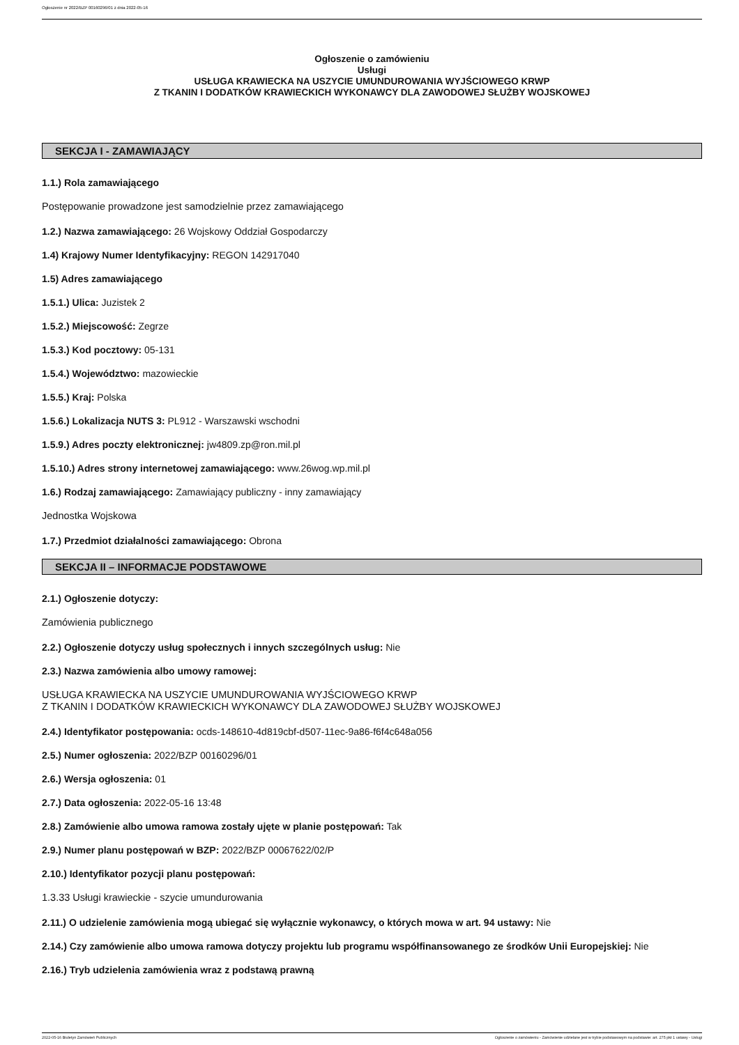Ogłoszenie nr 2022/BZP 00160296/01 z dnia 2022-05-16
Ogłoszenie o zamówieniu
Usługi
USŁUGA KRAWIECKA NA USZYCIE UMUNDUROWANIA WYJŚCIOWEGO KRWP
Z TKANIN I DODATKÓW KRAWIECKICH WYKONAWCY DLA ZAWODOWEJ SŁUŻBY WOJSKOWEJ
SEKCJA I - ZAMAWIAJĄCY
1.1.) Rola zamawiającego
Postępowanie prowadzone jest samodzielnie przez zamawiającego
1.2.) Nazwa zamawiającego: 26 Wojskowy Oddział Gospodarczy
1.4) Krajowy Numer Identyfikacyjny: REGON 142917040
1.5) Adres zamawiającego
1.5.1.) Ulica: Juzistek 2
1.5.2.) Miejscowość: Zegrze
1.5.3.) Kod pocztowy: 05-131
1.5.4.) Województwo: mazowieckie
1.5.5.) Kraj: Polska
1.5.6.) Lokalizacja NUTS 3: PL912 - Warszawski wschodni
1.5.9.) Adres poczty elektronicznej: jw4809.zp@ron.mil.pl
1.5.10.) Adres strony internetowej zamawiającego: www.26wog.wp.mil.pl
1.6.) Rodzaj zamawiającego: Zamawiający publiczny - inny zamawiający
Jednostka Wojskowa
1.7.) Przedmiot działalności zamawiającego: Obrona
SEKCJA II – INFORMACJE PODSTAWOWE
2.1.) Ogłoszenie dotyczy:
Zamówienia publicznego
2.2.) Ogłoszenie dotyczy usług społecznych i innych szczególnych usług: Nie
2.3.) Nazwa zamówienia albo umowy ramowej:
USŁUGA KRAWIECKA NA USZYCIE UMUNDUROWANIA WYJŚCIOWEGO KRWP
Z TKANIN I DODATKÓW KRAWIECKICH WYKONAWCY DLA ZAWODOWEJ SŁUŻBY WOJSKOWEJ
2.4.) Identyfikator postępowania: ocds-148610-4d819cbf-d507-11ec-9a86-f6f4c648a056
2.5.) Numer ogłoszenia: 2022/BZP 00160296/01
2.6.) Wersja ogłoszenia: 01
2.7.) Data ogłoszenia: 2022-05-16 13:48
2.8.) Zamówienie albo umowa ramowa zostały ujęte w planie postępowań: Tak
2.9.) Numer planu postępowań w BZP: 2022/BZP 00067622/02/P
2.10.) Identyfikator pozycji planu postępowań:
1.3.33 Usługi krawieckie - szycie umundurowania
2.11.) O udzielenie zamówienia mogą ubiegać się wyłącznie wykonawcy, o których mowa w art. 94 ustawy: Nie
2.14.) Czy zamówienie albo umowa ramowa dotyczy projektu lub programu współfinansowanego ze środków Unii Europejskiej: Nie
2.16.) Tryb udzielenia zamówienia wraz z podstawą prawną
2022-05-16 Biuletyn Zamówień Publicznych Ogłoszenie o zamówieniu - Zamówienie udzielane jest w trybie podstawowym na podstawie: art. 275 pkt 1 ustawy - Usługi